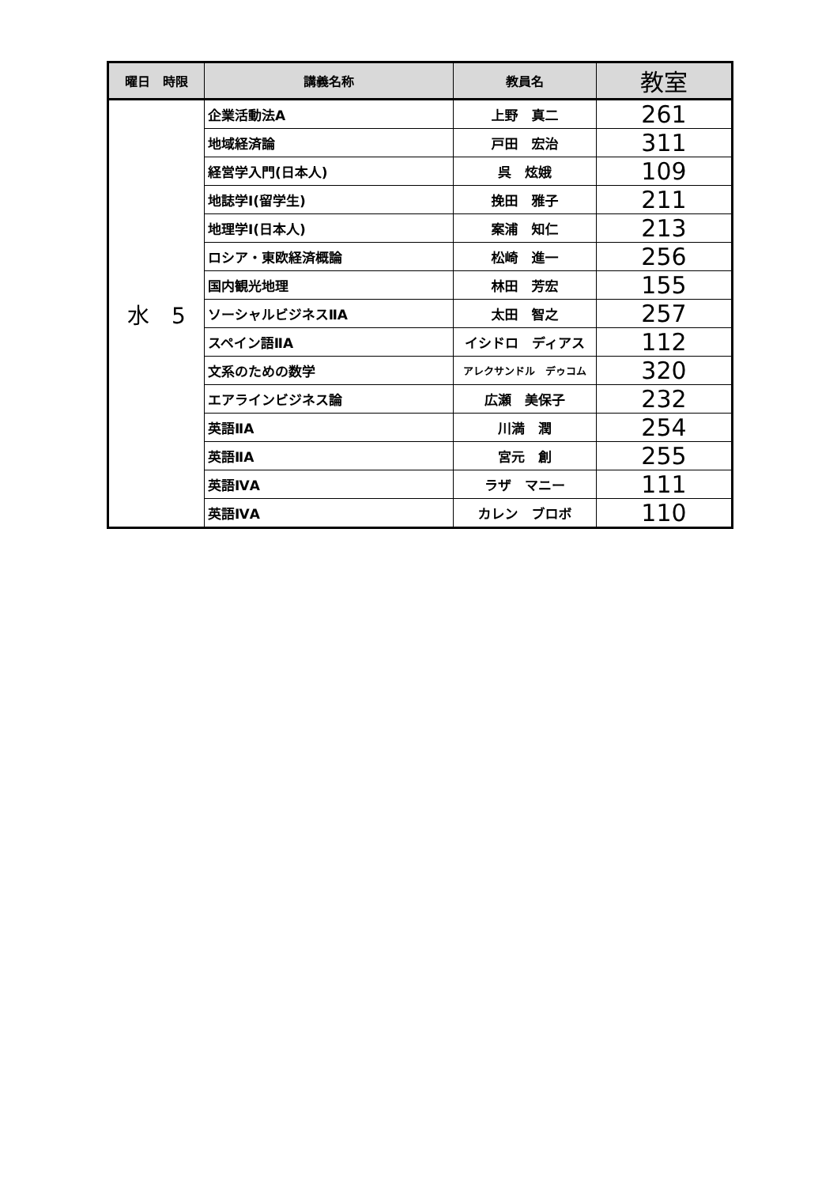| 曜日 時限 | 講義名称 | 教員名 | 教室 |
| --- | --- | --- | --- |
| 水 5 | 企業活動法A | 上野 真二 | 261 |
| | 地域経済論 | 戸田 宏治 | 311 |
| | 経営学入門(日本人) | 呉 炫娥 | 109 |
| | 地誌学Ⅰ(留学生) | 挽田 雅子 | 211 |
| | 地理学Ⅰ(日本人) | 案浦 知仁 | 213 |
| | ロシア・東欧経済概論 | 松崎 進一 | 256 |
| | 国内観光地理 | 林田 芳宏 | 155 |
| | ソーシャルビジネスⅡA | 太田 智之 | 257 |
| | スペイン語ⅡA | イシドロ ディアス | 112 |
| | 文系のための数学 | アレクサンドル デゥコム | 320 |
| | エアラインビジネス論 | 広瀬 美保子 | 232 |
| | 英語ⅡA | 川満 潤 | 254 |
| | 英語ⅡA | 宮元 創 | 255 |
| | 英語ⅣA | ラザ マニー | 111 |
| | 英語ⅣA | カレン ブロボ | 110 |